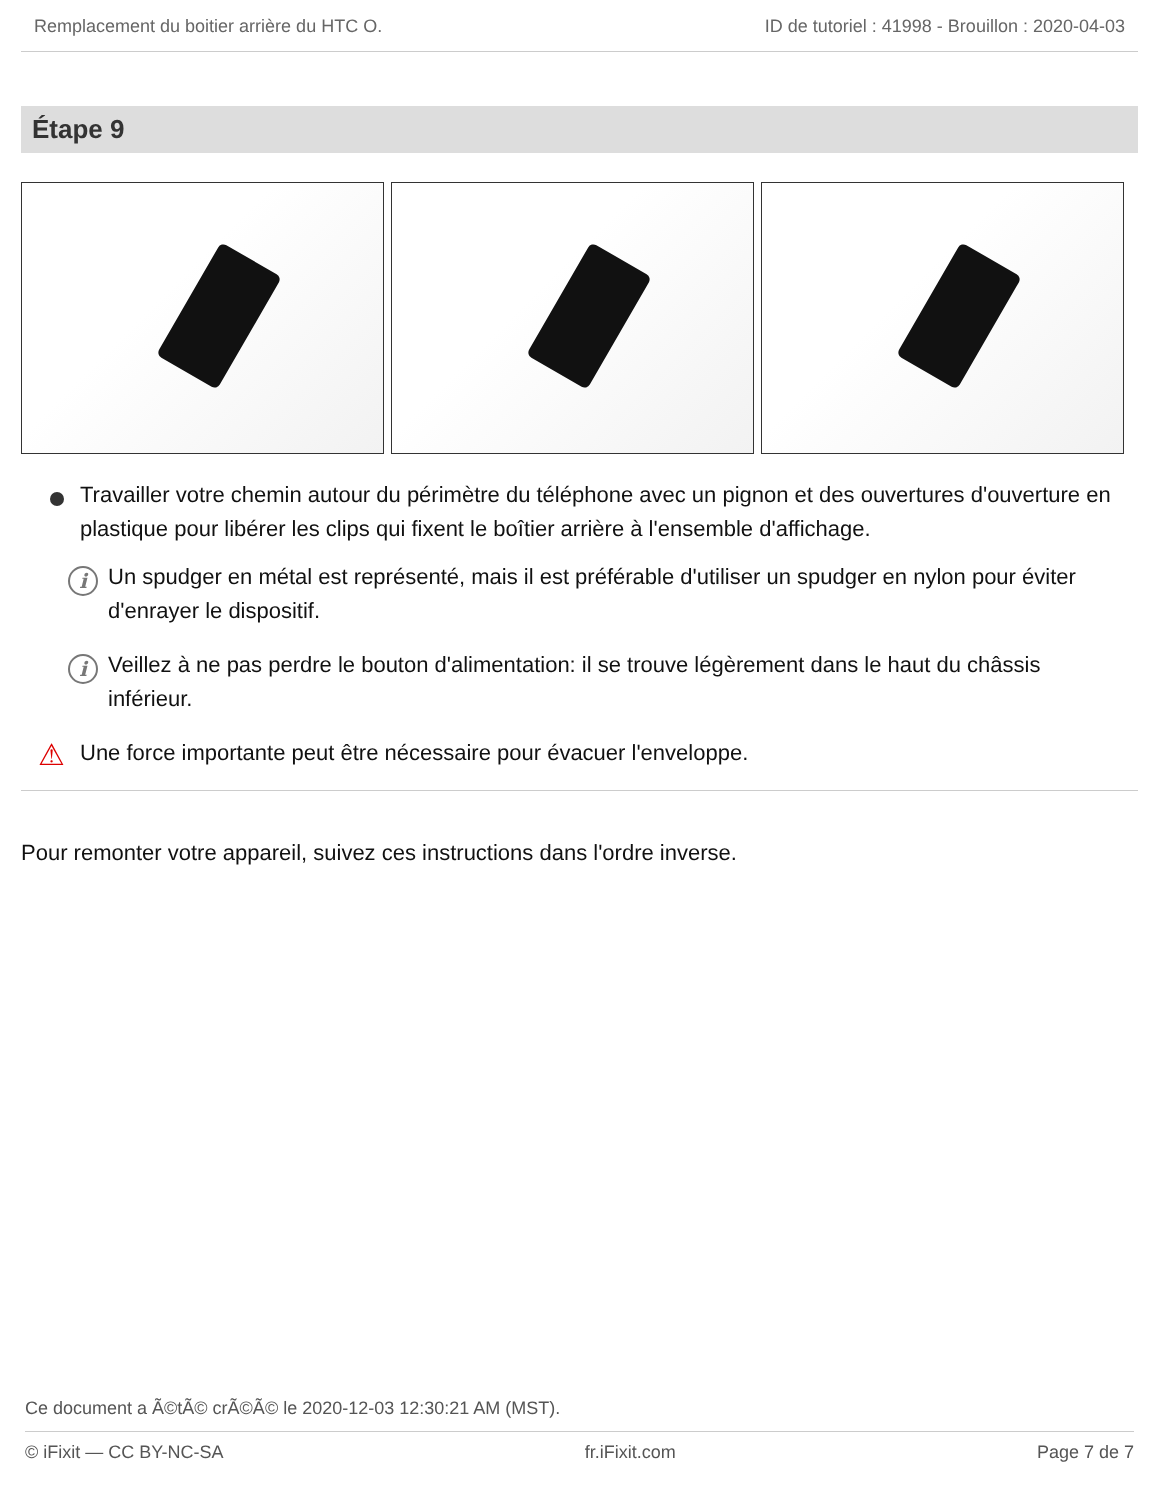Remplacement du boitier arrière du HTC O. ID de tutoriel : 41998 - Brouillon : 2020-04-03
Étape 9
Travailler votre chemin autour du périmètre du téléphone avec un pignon et des ouvertures d'ouverture en plastique pour libérer les clips qui fixent le boîtier arrière à l'ensemble d'affichage.
i Un spudger en métal est représenté, mais il est préférable d'utiliser un spudger en nylon pour éviter d'enrayer le dispositif.
i Veillez à ne pas perdre le bouton d'alimentation: il se trouve légèrement dans le haut du châssis inférieur.
⚠ Une force importante peut être nécessaire pour évacuer l'enveloppe.
Pour remonter votre appareil, suivez ces instructions dans l'ordre inverse.
Ce document a Ã©tÃ© crÃ©Ã© le 2020-12-03 12:30:21 AM (MST).
© iFixit — CC BY-NC-SA fr.iFixit.com Page 7 de 7